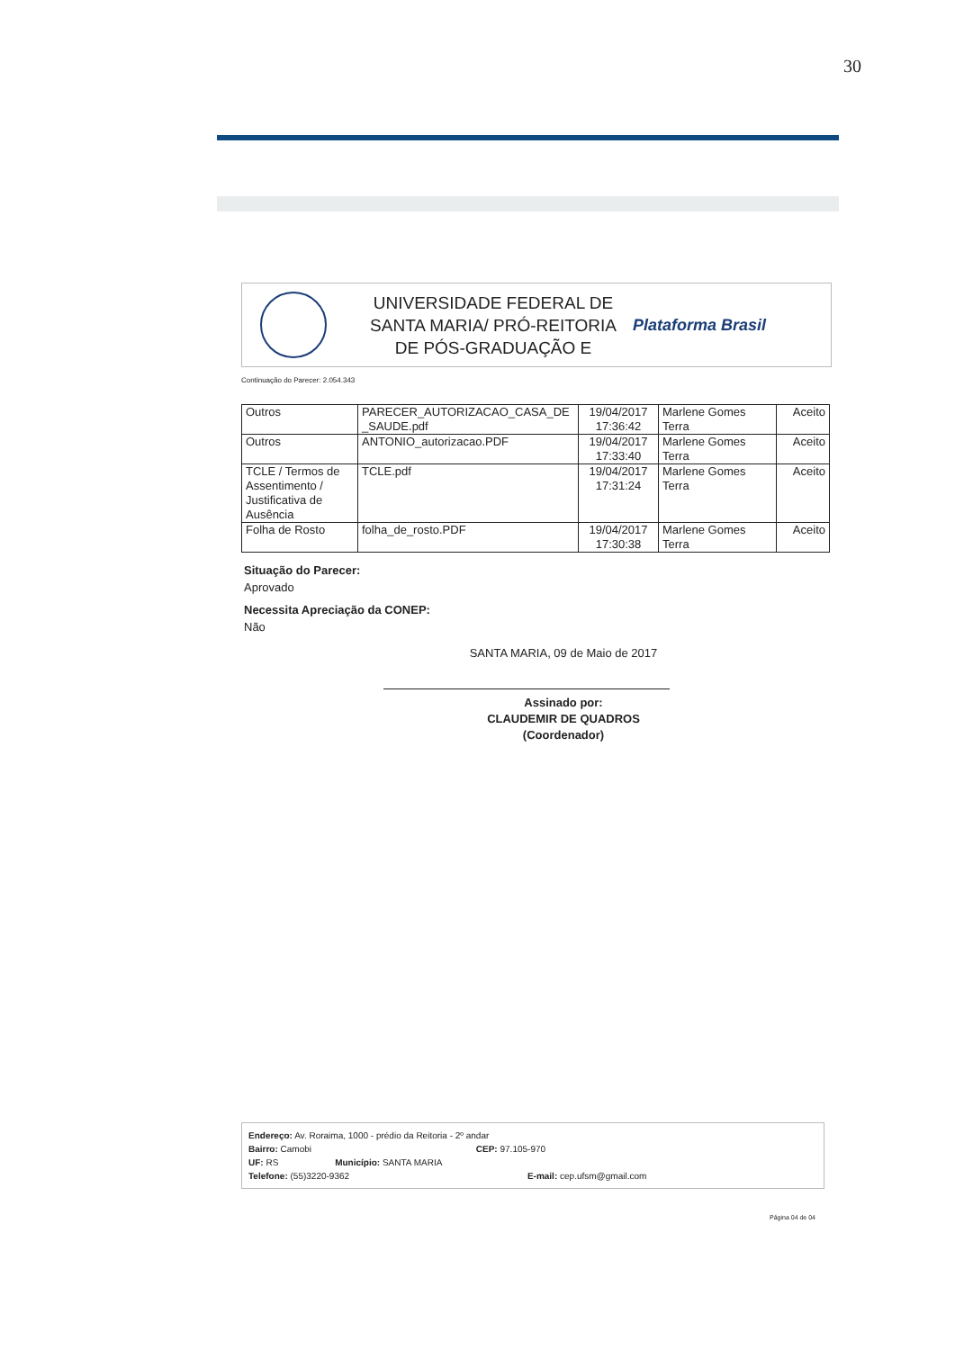30
UNIVERSIDADE FEDERAL DE SANTA MARIA/ PRÓ-REITORIA DE PÓS-GRADUAÇÃO E
Plataforma Brasil
Continuação do Parecer: 2.054.343
| Outros | PARECER_AUTORIZACAO_CASA_DE _SAUDE.pdf | 19/04/2017 17:36:42 | Marlene Gomes Terra | Aceito |
| Outros | ANTONIO_autorizacao.PDF | 19/04/2017 17:33:40 | Marlene Gomes Terra | Aceito |
| TCLE / Termos de Assentimento / Justificativa de Ausência | TCLE.pdf | 19/04/2017 17:31:24 | Marlene Gomes Terra | Aceito |
| Folha de Rosto | folha_de_rosto.PDF | 19/04/2017 17:30:38 | Marlene Gomes Terra | Aceito |
Situação do Parecer:
Aprovado
Necessita Apreciação da CONEP:
Não
SANTA MARIA, 09 de Maio de 2017
Assinado por:
CLAUDEMIR DE QUADROS
(Coordenador)
Endereço: Av. Roraima, 1000 - prédio da Reitoria - 2º andar
Bairro: Camobi CEP: 97.105-970
UF: RS Município: SANTA MARIA
Telefone: (55)3220-9362 E-mail: cep.ufsm@gmail.com
Página 04 de 04